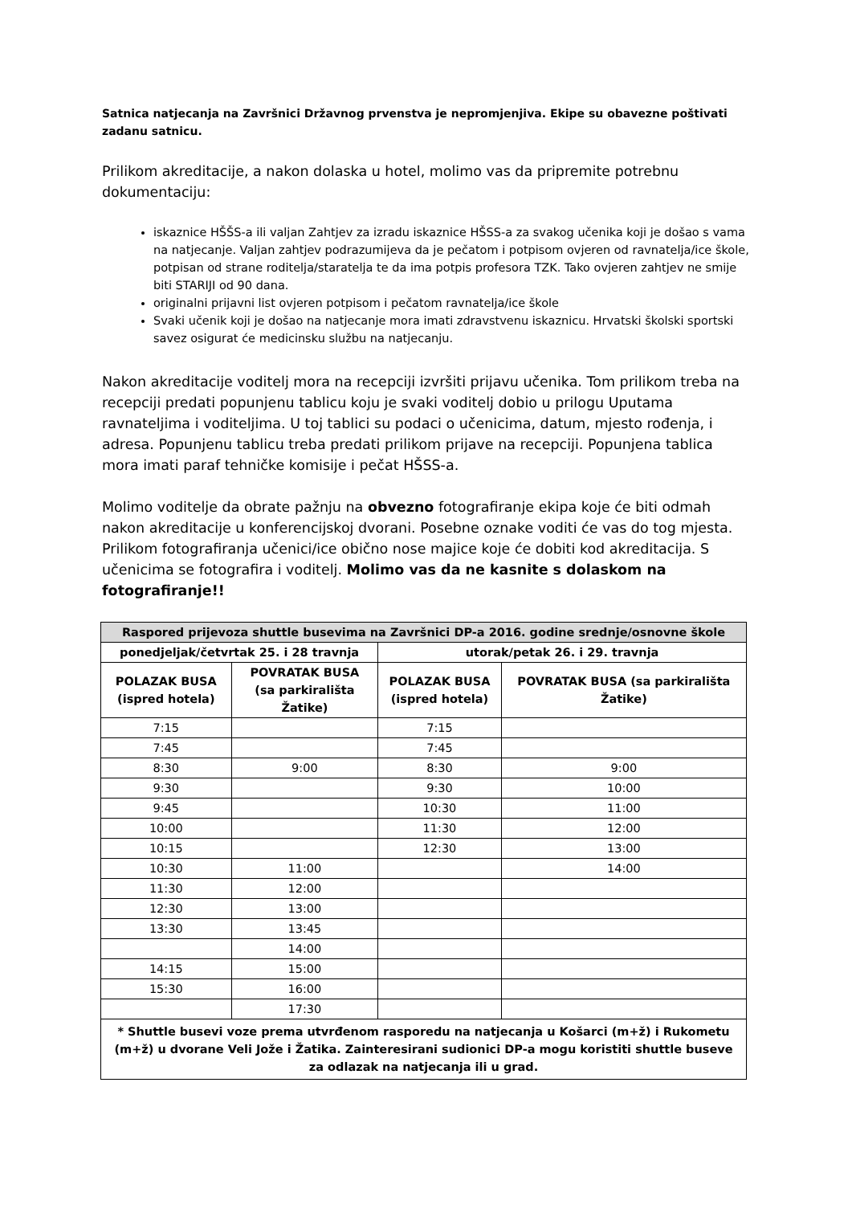Satnica natjecanja na Završnici Državnog prvenstva je nepromjenjiva. Ekipe su obavezne poštivati zadanu satnicu.
Prilikom akreditacije, a nakon dolaska u hotel, molimo vas da pripremite potrebnu dokumentaciju:
iskaznice HŠŠS-a ili valjan Zahtjev za izradu iskaznice HŠSS-a za svakog učenika koji je došao s vama na natjecanje. Valjan zahtjev podrazumijeva da je pečatom i potpisom ovjeren od ravnatelja/ice škole, potpisan od strane roditelja/staratelja te da ima potpis profesora TZK. Tako ovjeren zahtjev ne smije biti STARIJI od 90 dana.
originalni prijavni list ovjeren potpisom i pečatom ravnatelja/ice škole
Svaki učenik koji je došao na natjecanje mora imati zdravstvenu iskaznicu. Hrvatski školski sportski savez osigurat će medicinsku službu na natjecanju.
Nakon akreditacije voditelj mora na recepciji izvršiti prijavu učenika. Tom prilikom treba na recepciji predati popunjenu tablicu koju je svaki voditelj dobio u prilogu Uputama ravnateljima i voditeljima. U toj tablici su podaci o učenicima, datum, mjesto rođenja, i adresa. Popunjenu tablicu treba predati prilikom prijave na recepciji. Popunjena tablica mora imati paraf tehničke komisije i pečat HŠSS-a.
Molimo voditelje da obrate pažnju na obvezno fotografiranje ekipa koje će biti odmah nakon akreditacije u konferencijskoj dvorani. Posebne oznake voditi će vas do tog mjesta. Prilikom fotografiranja učenici/ice obično nose majice koje će dobiti kod akreditacija. S učenicima se fotografira i voditelj. Molimo vas da ne kasnite s dolaskom na fotografiranje!!
| Raspored prijevoza shuttle busevima na Završnici DP-a 2016. godine srednje/osnovne škole | | | |
| --- | --- | --- | --- |
| ponedjeljak/četvrtak 25. i 28 travnja | | utorak/petak 26. i 29. travnja | |
| POLAZAK BUSA (ispred hotela) | POVRATAK BUSA (sa parkirališta Žatike) | POLAZAK BUSA (ispred hotela) | POVRATAK BUSA (sa parkirališta Žatike) |
| 7:15 | | 7:15 | |
| 7:45 | | 7:45 | |
| 8:30 | 9:00 | 8:30 | 9:00 |
| 9:30 | | 9:30 | 10:00 |
| 9:45 | | 10:30 | 11:00 |
| 10:00 | | 11:30 | 12:00 |
| 10:15 | | 12:30 | 13:00 |
| 10:30 | 11:00 | | 14:00 |
| 11:30 | 12:00 | | |
| 12:30 | 13:00 | | |
| 13:30 | 13:45 | | |
| | 14:00 | | |
| 14:15 | 15:00 | | |
| 15:30 | 16:00 | | |
| | 17:30 | | |
| * Shuttle busevi voze prema utvrđenom rasporedu na natjecanja u Košarci (m+ž) i Rukometu (m+ž) u dvorane Veli Jože i Žatika. Zainteresirani sudionici DP-a mogu koristiti shuttle buseve za odlazak na natjecanja ili u grad. | | | |